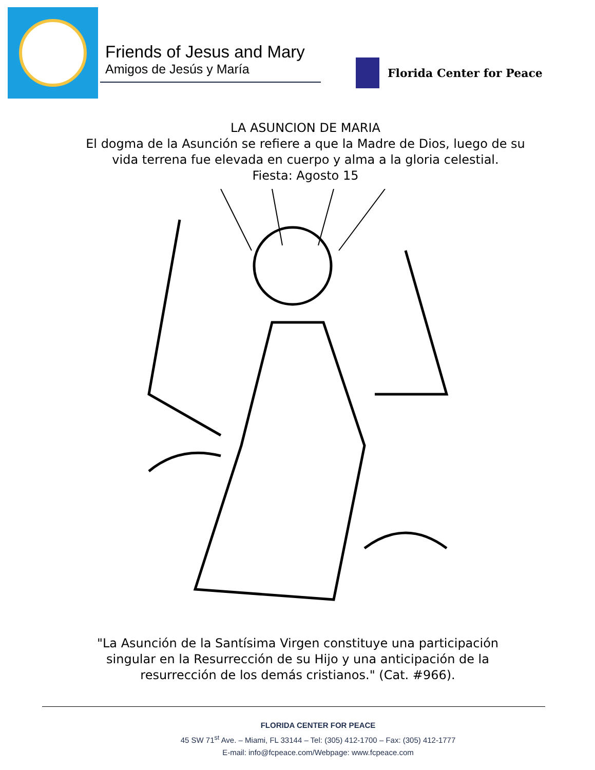Friends of Jesus and Mary
Amigos de Jesús y María
Florida Center for Peace
LA ASUNCION DE MARIA
El dogma de la Asunción se refiere a que la Madre de Dios, luego de su vida terrena fue elevada en cuerpo y alma a la gloria celestial.
Fiesta: Agosto 15
"La Asunción de la Santísima Virgen constituye una participación singular en la Resurrección de su Hijo y una anticipación de la resurrección de los demás cristianos." (Cat. #966).
FLORIDA CENTER FOR PEACE
45 SW 71<sup>st</sup> Ave. – Miami, FL 33144 – Tel: (305) 412-1700 – Fax: (305) 412-1777
E-mail: info@fcpeace.com/Webpage: www.fcpeace.com